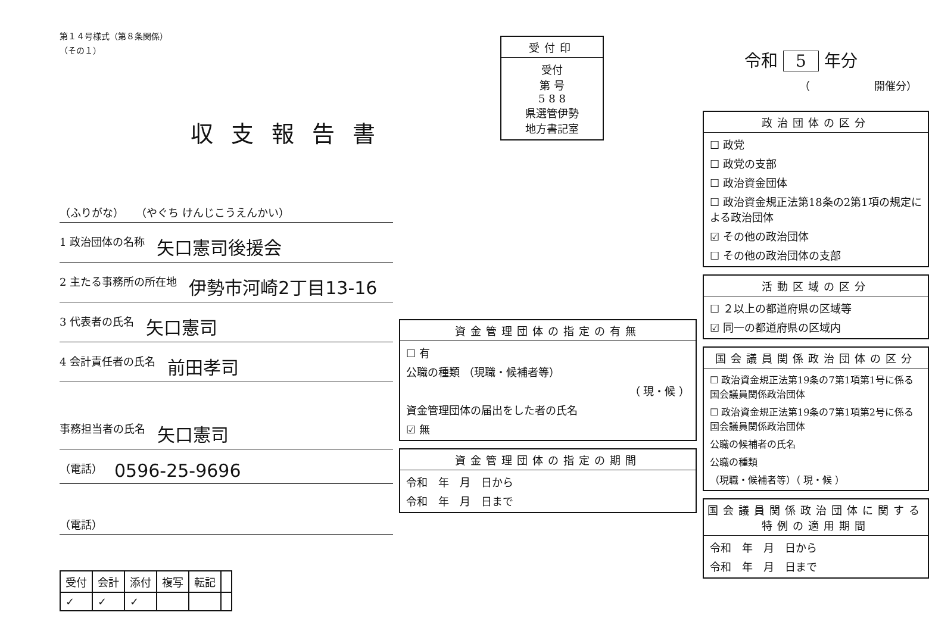第１４号様式（第８条関係）
（その１）
収支報告書
（ふりがな） （やぐち けんじこうえんかい）
1 政治団体の名称 矢口憲司後援会
2 主たる事務所の所在地 伊勢市河崎2丁目13-16
3 代表者の氏名 矢口憲司
4 会計責任者の氏名 前田孝司
事務担当者の氏名 矢口憲司
（電話） 0596-25-9696
（電話）
| 受付 | 会計 | 添付 | 複写 | 転記 | |
| --- | --- | --- | --- | --- | --- |
| ✓ | ✓ | ✓ | | | |
受付印
受付
第 号
5 8 8
県選管伊勢
地方書記室
資金管理団体の指定の有無
☐ 有
公職の種類 （現職・候補者等）
（ 現・候 ）
資金管理団体の届出をした者の氏名
☑ 無
資金管理団体の指定の期間
令和　年　月　日から
令和　年　月　日まで
令和 5 年分
（　　　　　　開催分）
政治団体の区分
☐ 政党
☐ 政党の支部
☐ 政治資金団体
☐ 政治資金規正法第18条の2第1項の規定による政治団体
☑ その他の政治団体
☐ その他の政治団体の支部
活動区域の区分
☐ ２以上の都道府県の区域等
☑ 同一の都道府県の区域内
国会議員関係政治団体の区分
☐ 政治資金規正法第19条の7第1項第1号に係る国会議員関係政治団体
☐ 政治資金規正法第19条の7第1項第2号に係る国会議員関係政治団体
公職の候補者の氏名
公職の種類
（現職・候補者等）（ 現・候 ）
国会議員関係政治団体に関する特例の適用期間
令和　年　月　日から
令和　年　月　日まで